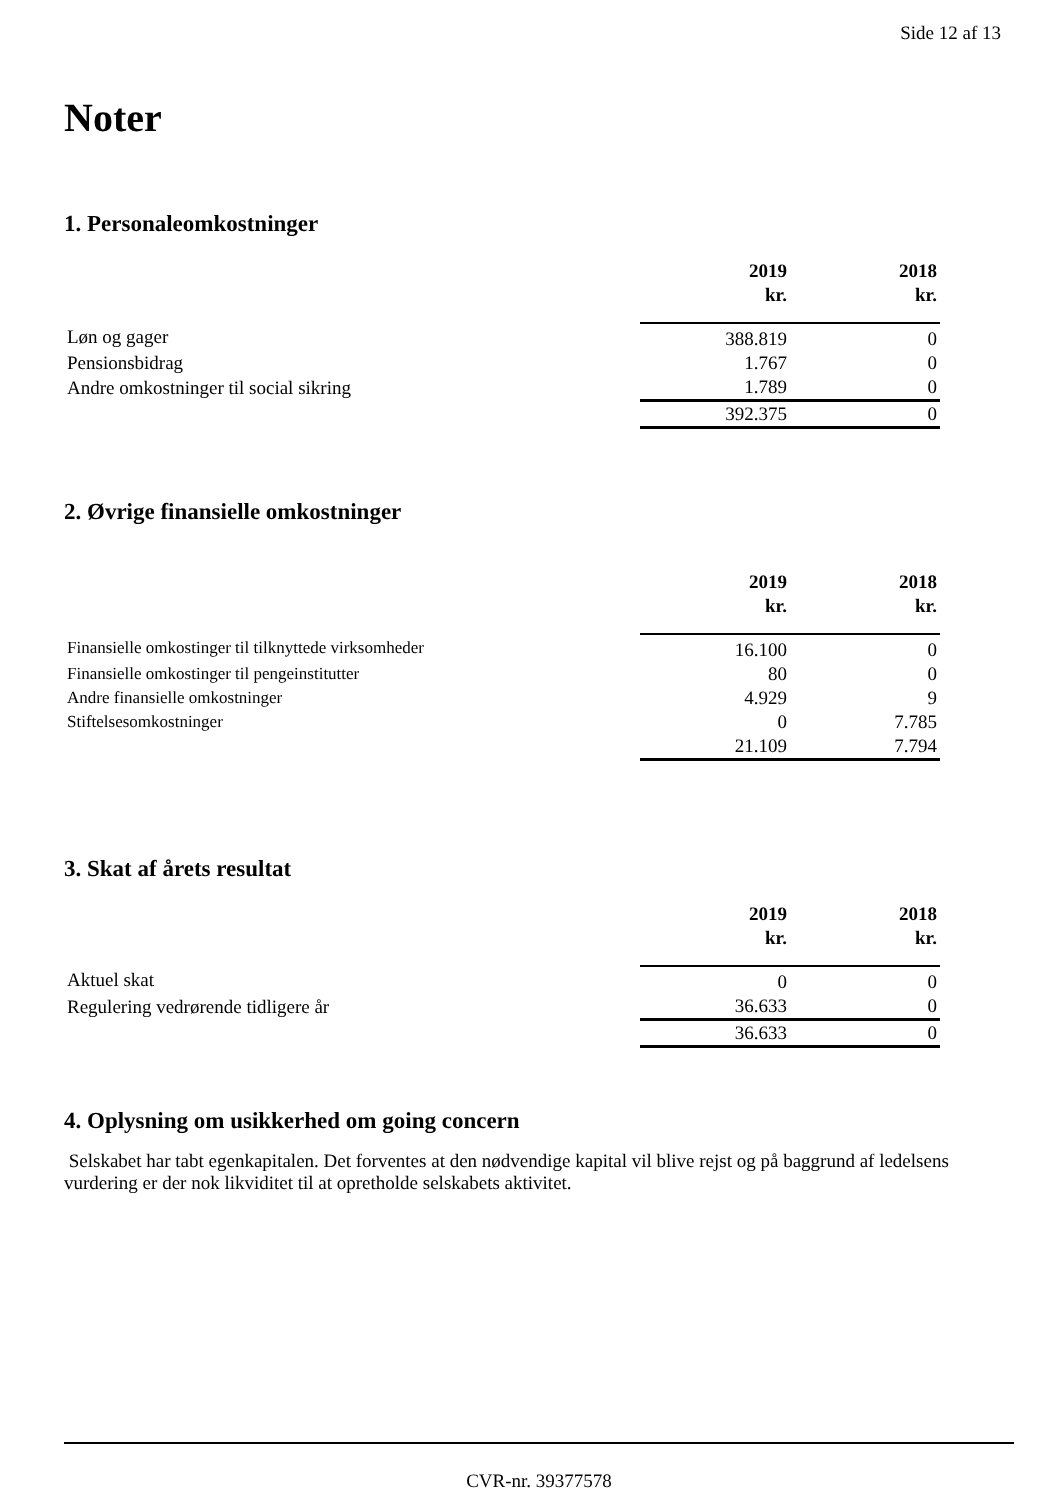Side 12 af 13
Noter
1. Personaleomkostninger
| | 2019 | 2018 |
| --- | --- | --- |
| | kr. | kr. |
| Løn og gager | 388.819 | 0 |
| Pensionsbidrag | 1.767 | 0 |
| Andre omkostninger til social sikring | 1.789 | 0 |
| | 392.375 | 0 |
2. Øvrige finansielle omkostninger
| | 2019 | 2018 |
| --- | --- | --- |
| | kr. | kr. |
| Finansielle omkostinger til tilknyttede virksomheder | 16.100 | 0 |
| Finansielle omkostinger til pengeinstitutter | 80 | 0 |
| Andre finansielle omkostninger | 4.929 | 9 |
| Stiftelsesomkostninger | 0 | 7.785 |
| | 21.109 | 7.794 |
3. Skat af årets resultat
| | 2019 | 2018 |
| --- | --- | --- |
| | kr. | kr. |
| Aktuel skat | 0 | 0 |
| Regulering vedrørende tidligere år | 36.633 | 0 |
| | 36.633 | 0 |
4. Oplysning om usikkerhed om going concern
Selskabet har tabt egenkapitalen. Det forventes at den nødvendige kapital vil blive rejst og på baggrund af ledelsens vurdering er der nok likviditet til at opretholde selskabets aktivitet.
CVR-nr. 39377578